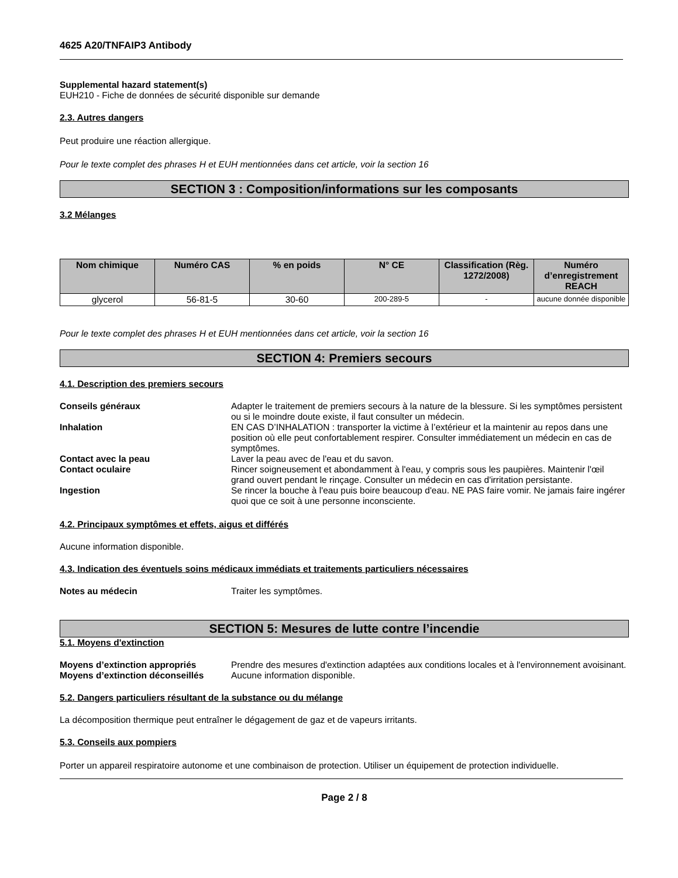4625 A20/TNFAIP3 Antibody
Supplemental hazard statement(s)
EUH210 - Fiche de données de sécurité disponible sur demande
2.3. Autres dangers
Peut produire une réaction allergique.
Pour le texte complet des phrases H et EUH mentionnées dans cet article, voir la section 16
SECTION 3 : Composition/informations sur les composants
3.2 Mélanges
| Nom chimique | Numéro CAS | % en poids | N° CE | Classification (Règ. 1272/2008) | Numéro d’enregistrement REACH |
| --- | --- | --- | --- | --- | --- |
| glycerol | 56-81-5 | 30-60 | 200-289-5 | - | aucune donnée disponible |
Pour le texte complet des phrases H et EUH mentionnées dans cet article, voir la section 16
SECTION 4: Premiers secours
4.1. Description des premiers secours
Conseils généraux Adapter le traitement de premiers secours à la nature de la blessure. Si les symptômes persistent ou si le moindre doute existe, il faut consulter un médecin.
Inhalation EN CAS D’INHALATION : transporter la victime à l’extérieur et la maintenir au repos dans une position où elle peut confortablement respirer. Consulter immédiatement un médecin en cas de symptômes.
Contact avec la peau Laver la peau avec de l'eau et du savon.
Contact oculaire Rincer soigneusement et abondamment à l'eau, y compris sous les paupières. Maintenir l'œil grand ouvert pendant le rinçage. Consulter un médecin en cas d'irritation persistante.
Ingestion Se rincer la bouche à l'eau puis boire beaucoup d'eau. NE PAS faire vomir. Ne jamais faire ingérer quoi que ce soit à une personne inconsciente.
4.2. Principaux symptômes et effets, aigus et différés
Aucune information disponible.
4.3. Indication des éventuels soins médicaux immédiats et traitements particuliers nécessaires
Notes au médecin Traiter les symptômes.
SECTION 5: Mesures de lutte contre l’incendie
5.1. Moyens d'extinction
Moyens d’extinction appropriés Prendre des mesures d'extinction adaptées aux conditions locales et à l'environnement avoisinant.
Moyens d’extinction déconseillés Aucune information disponible.
5.2. Dangers particuliers résultant de la substance ou du mélange
La décomposition thermique peut entraîner le dégagement de gaz et de vapeurs irritants.
5.3. Conseils aux pompiers
Porter un appareil respiratoire autonome et une combinaison de protection. Utiliser un équipement de protection individuelle.
Page 2 / 8